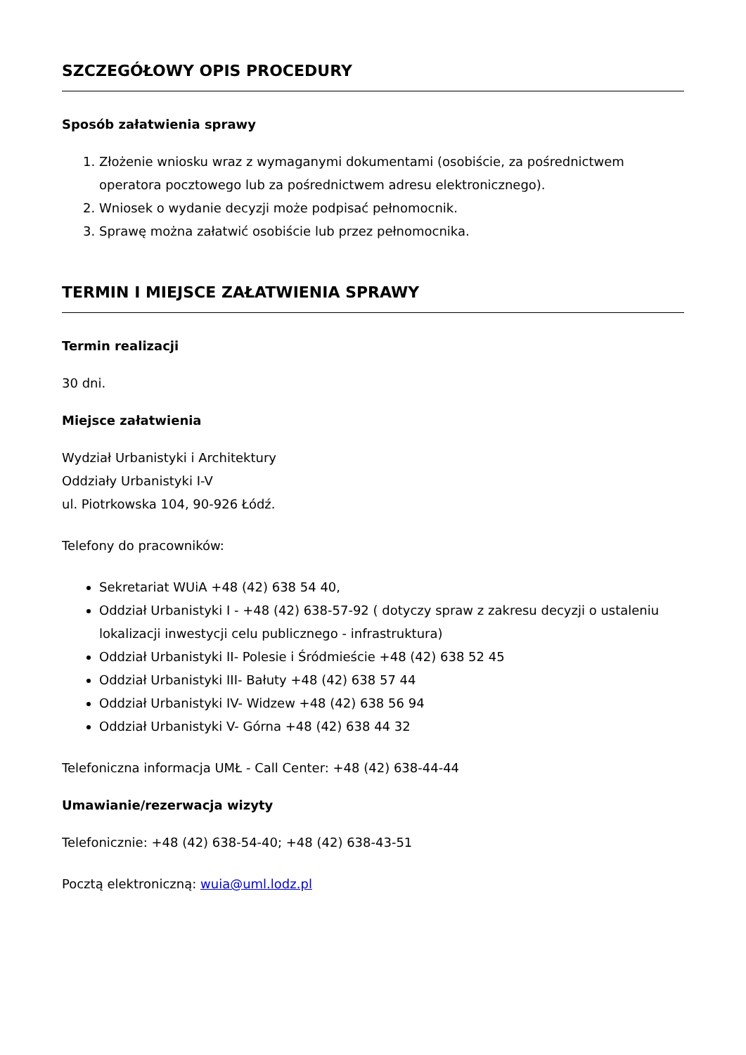SZCZEGÓŁOWY OPIS PROCEDURY
Sposób załatwienia sprawy
1. Złożenie wniosku wraz z wymaganymi dokumentami (osobiście, za pośrednictwem operatora pocztowego lub za pośrednictwem adresu elektronicznego).
2. Wniosek o wydanie decyzji może podpisać pełnomocnik.
3. Sprawę można załatwić osobiście lub przez pełnomocnika.
TERMIN I MIEJSCE ZAŁATWIENIA SPRAWY
Termin realizacji
30 dni.
Miejsce załatwienia
Wydział Urbanistyki i Architektury
Oddziały Urbanistyki I-V
ul. Piotrkowska 104, 90-926 Łódź.
Telefony do pracowników:
Sekretariat WUiA +48 (42) 638 54 40,
Oddział Urbanistyki I - +48 (42) 638-57-92 ( dotyczy spraw z zakresu decyzji o ustaleniu lokalizacji inwestycji celu publicznego - infrastruktura)
Oddział Urbanistyki II- Polesie i Śródmieście +48 (42) 638 52 45
Oddział Urbanistyki III- Bałuty +48 (42) 638 57 44
Oddział Urbanistyki IV- Widzew +48 (42) 638 56 94
Oddział Urbanistyki V- Górna +48 (42) 638 44 32
Telefoniczna informacja UMŁ - Call Center: +48 (42) 638-44-44
Umawianie/rezerwacja wizyty
Telefonicznie: +48 (42) 638-54-40; +48 (42) 638-43-51
Pocztą elektroniczną: wuia@uml.lodz.pl